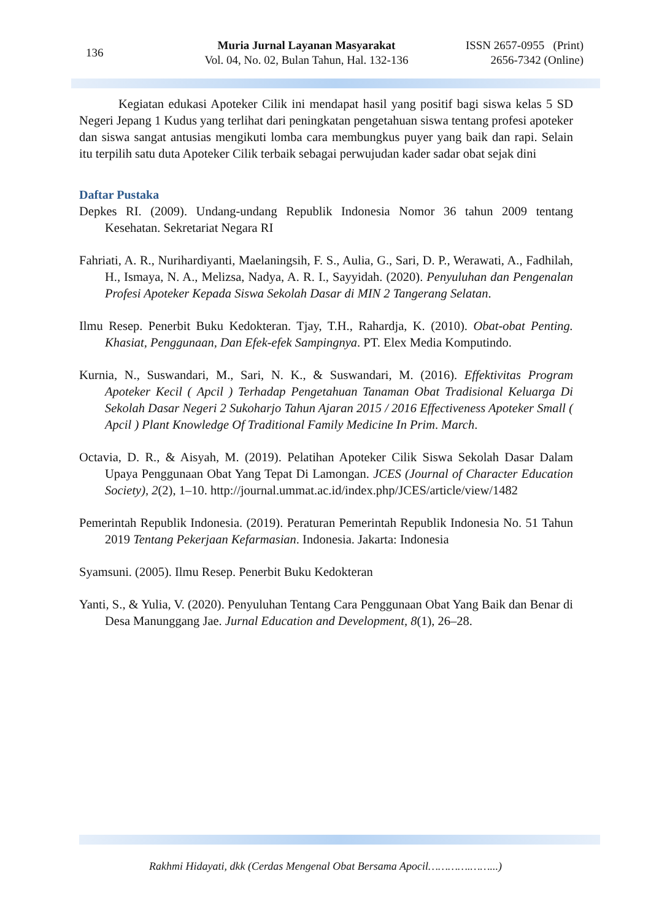136
Muria Jurnal Layanan Masyarakat
Vol. 04, No. 02, Bulan Tahun, Hal. 132-136
ISSN 2657-0955 (Print)
2656-7342 (Online)
Kegiatan edukasi Apoteker Cilik ini mendapat hasil yang positif bagi siswa kelas 5 SD Negeri Jepang 1 Kudus yang terlihat dari peningkatan pengetahuan siswa tentang profesi apoteker dan siswa sangat antusias mengikuti lomba cara membungkus puyer yang baik dan rapi. Selain itu terpilih satu duta Apoteker Cilik terbaik sebagai perwujudan kader sadar obat sejak dini
Daftar Pustaka
Depkes RI. (2009). Undang-undang Republik Indonesia Nomor 36 tahun 2009 tentang Kesehatan. Sekretariat Negara RI
Fahriati, A. R., Nurihardiyanti, Maelaningsih, F. S., Aulia, G., Sari, D. P., Werawati, A., Fadhilah, H., Ismaya, N. A., Melizsa, Nadya, A. R. I., Sayyidah. (2020). Penyuluhan dan Pengenalan Profesi Apoteker Kepada Siswa Sekolah Dasar di MIN 2 Tangerang Selatan.
Ilmu Resep. Penerbit Buku Kedokteran. Tjay, T.H., Rahardja, K. (2010). Obat-obat Penting. Khasiat, Penggunaan, Dan Efek-efek Sampingnya. PT. Elex Media Komputindo.
Kurnia, N., Suswandari, M., Sari, N. K., & Suswandari, M. (2016). Effektivitas Program Apoteker Kecil ( Apcil ) Terhadap Pengetahuan Tanaman Obat Tradisional Keluarga Di Sekolah Dasar Negeri 2 Sukoharjo Tahun Ajaran 2015 / 2016 Effectiveness Apoteker Small ( Apcil ) Plant Knowledge Of Traditional Family Medicine In Prim. March.
Octavia, D. R., & Aisyah, M. (2019). Pelatihan Apoteker Cilik Siswa Sekolah Dasar Dalam Upaya Penggunaan Obat Yang Tepat Di Lamongan. JCES (Journal of Character Education Society), 2(2), 1–10. http://journal.ummat.ac.id/index.php/JCES/article/view/1482
Pemerintah Republik Indonesia. (2019). Peraturan Pemerintah Republik Indonesia No. 51 Tahun 2019 Tentang Pekerjaan Kefarmasian. Indonesia. Jakarta: Indonesia
Syamsuni. (2005). Ilmu Resep. Penerbit Buku Kedokteran
Yanti, S., & Yulia, V. (2020). Penyuluhan Tentang Cara Penggunaan Obat Yang Baik dan Benar di Desa Manunggang Jae. Jurnal Education and Development, 8(1), 26–28.
Rakhmi Hidayati, dkk (Cerdas Mengenal Obat Bersama Apocil………….……...)